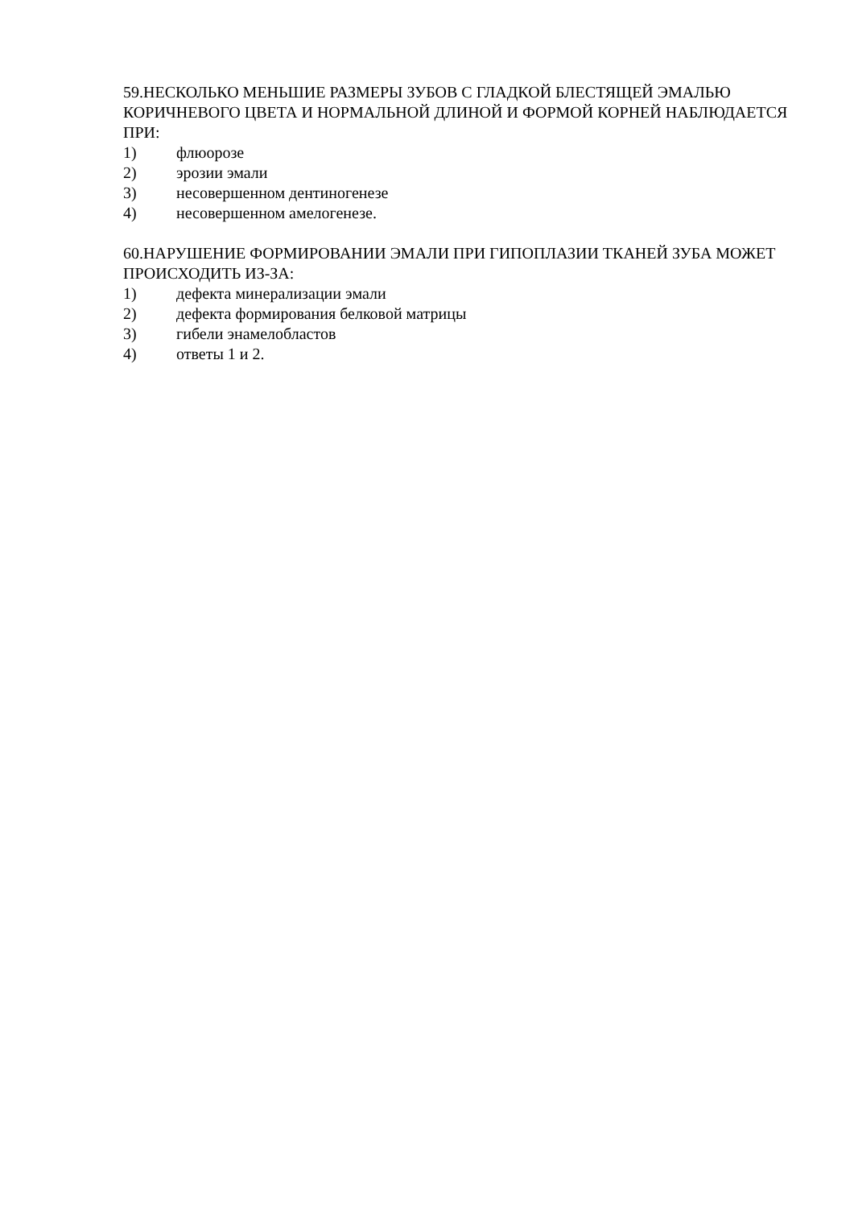59.НЕСКОЛЬКО МЕНЬШИЕ РАЗМЕРЫ ЗУБОВ С ГЛАДКОЙ БЛЕСТЯЩЕЙ ЭМАЛЬЮ КОРИЧНЕВОГО ЦВЕТА И НОРМАЛЬНОЙ ДЛИНОЙ И ФОРМОЙ КОРНЕЙ НАБЛЮДАЕТСЯ ПРИ:
1) флюорозе
2) эрозии эмали
3) несовершенном дентиногенезе
4) несовершенном амелогенезе.
60.НАРУШЕНИЕ ФОРМИРОВАНИИ ЭМАЛИ ПРИ ГИПОПЛАЗИИ ТКАНЕЙ ЗУБА МОЖЕТ ПРОИСХОДИТЬ ИЗ-ЗА:
1) дефекта минерализации эмали
2) дефекта формирования белковой матрицы
3) гибели энамелобластов
4) ответы 1 и 2.